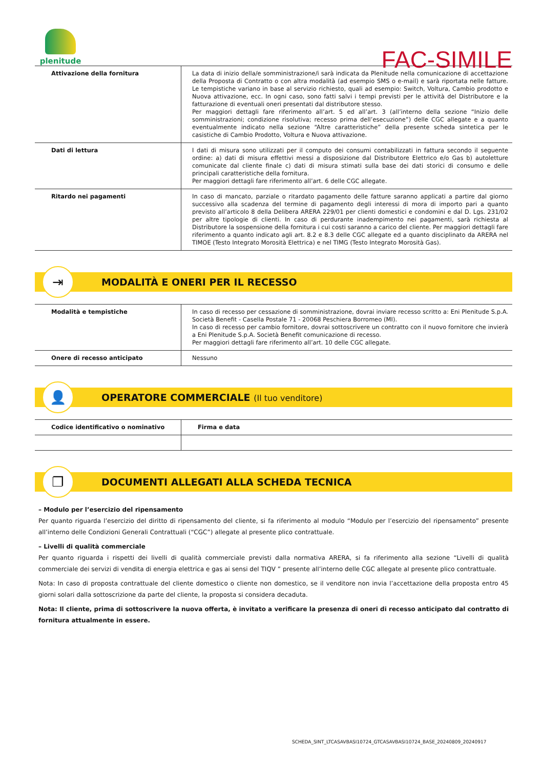plenitude
FAC-SIMILE
| Attivazione della fornitura | La data di inizio della/e somministrazione/i sarà indicata da Plenitude nella comunicazione di accettazione della Proposta di Contratto o con altra modalità (ad esempio SMS o e-mail) e sarà riportata nelle fatture. Le tempistiche variano in base al servizio richiesto, quali ad esempio: Switch, Voltura, Cambio prodotto e Nuova attivazione, ecc. In ogni caso, sono fatti salvi i tempi previsti per le attività del Distributore e la fatturazione di eventuali oneri presentati dal distributore stesso. Per maggiori dettagli fare riferimento all’art. 5 ed all’art. 3 (all’interno della sezione “Inizio delle somministrazioni; condizione risolutiva; recesso prima dell’esecuzione”) delle CGC allegate e a quanto eventualmente indicato nella sezione “Altre caratteristiche” della presente scheda sintetica per le casistiche di Cambio Prodotto, Voltura e Nuova attivazione. |
| Dati di lettura | I dati di misura sono utilizzati per il computo dei consumi contabilizzati in fattura secondo il seguente ordine: a) dati di misura effettivi messi a disposizione dal Distributore Elettrico e/o Gas b) autoletture comunicate dal cliente finale c) dati di misura stimati sulla base dei dati storici di consumo e delle principali caratteristiche della fornitura. Per maggiori dettagli fare riferimento all’art. 6 delle CGC allegate. |
| Ritardo nei pagamenti | In caso di mancato, parziale o ritardato pagamento delle fatture saranno applicati a partire dal giorno successivo alla scadenza del termine di pagamento degli interessi di mora di importo pari a quanto previsto all’articolo 8 della Delibera ARERA 229/01 per clienti domestici e condomini e dal D. Lgs. 231/02 per altre tipologie di clienti. In caso di perdurante inadempimento nei pagamenti, sarà richiesta al Distributore la sospensione della fornitura i cui costi saranno a carico del cliente. Per maggiori dettagli fare riferimento a quanto indicato agli art. 8.2 e 8.3 delle CGC allegate ed a quanto disciplinato da ARERA nel TIMOE (Testo Integrato Morosità Elettrica) e nel TIMG (Testo Integrato Morosità Gas). |
⇥
MODALITÀ E ONERI PER IL RECESSO
| Modalità e tempistiche | In caso di recesso per cessazione di somministrazione, dovrai inviare recesso scritto a: Eni Plenitude S.p.A. Società Benefit - Casella Postale 71 - 20068 Peschiera Borromeo (MI). In caso di recesso per cambio fornitore, dovrai sottoscrivere un contratto con il nuovo fornitore che invierà a Eni Plenitude S.p.A. Società Benefit comunicazione di recesso. Per maggiori dettagli fare riferimento all’art. 10 delle CGC allegate. |
| Onere di recesso anticipato | Nessuno |
👤
OPERATORE COMMERCIALE (Il tuo venditore)
| Codice identificativo o nominativo | Firma e data |
❐
DOCUMENTI ALLEGATI ALLA SCHEDA TECNICA
– Modulo per l’esercizio del ripensamento
Per quanto riguarda l’esercizio del diritto di ripensamento del cliente, si fa riferimento al modulo “Modulo per l’esercizio del ripensamento” presente all’interno delle Condizioni Generali Contrattuali (“CGC”) allegate al presente plico contrattuale.
– Livelli di qualità commerciale
Per quanto riguarda i rispetti dei livelli di qualità commerciale previsti dalla normativa ARERA, si fa riferimento alla sezione “Livelli di qualità commerciale dei servizi di vendita di energia elettrica e gas ai sensi del TIQV ” presente all’interno delle CGC allegate al presente plico contrattuale.
Nota: In caso di proposta contrattuale del cliente domestico o cliente non domestico, se il venditore non invia l’accettazione della proposta entro 45 giorni solari dalla sottoscrizione da parte del cliente, la proposta si considera decaduta.
Nota: Il cliente, prima di sottoscrivere la nuova offerta, è invitato a verificare la presenza di oneri di recesso anticipato dal contratto di fornitura attualmente in essere.
SCHEDA_SINT_LTCASAVBASI10724_GTCASAVBASI10724_BASE_20240809_20240917